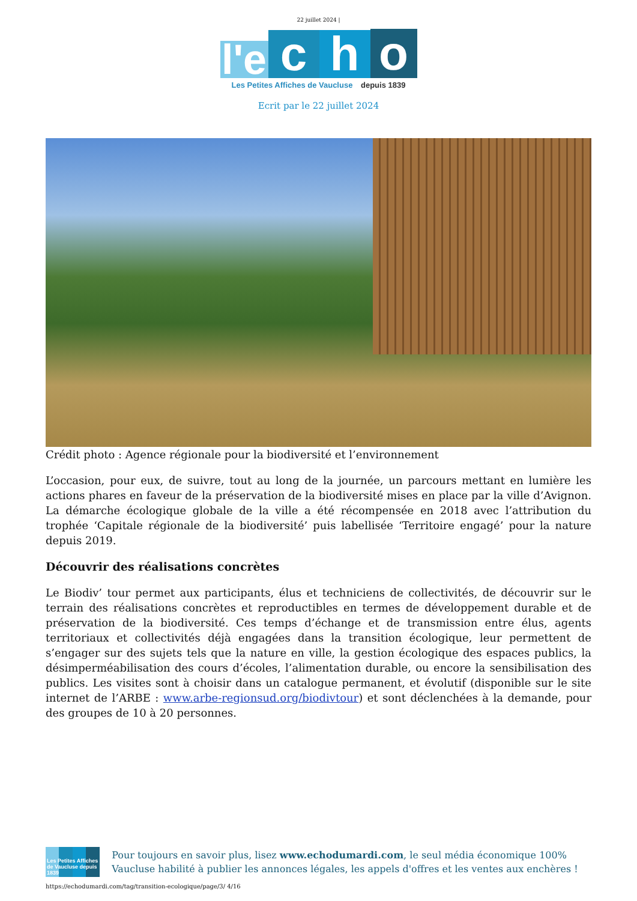22 juillet 2024 |
l'e
c
h
o
Les Petites Affiches de Vaucluse depuis 1839
Ecrit par le 22 juillet 2024
Crédit photo : Agence régionale pour la biodiversité et l’environnement
L’occasion, pour eux, de suivre, tout au long de la journée, un parcours mettant en lumière les actions phares en faveur de la préservation de la biodiversité mises en place par la ville d’Avignon. La démarche écologique globale de la ville a été récompensée en 2018 avec l’attribution du trophée ‘Capitale régionale de la biodiversité’ puis labellisée ‘Territoire engagé’ pour la nature depuis 2019.
Découvrir des réalisations concrètes
Le Biodiv’ tour permet aux participants, élus et techniciens de collectivités, de découvrir sur le terrain des réalisations concrètes et reproductibles en termes de développement durable et de préservation de la biodiversité. Ces temps d’échange et de transmission entre élus, agents territoriaux et collectivités déjà engagées dans la transition écologique, leur permettent de s’engager sur des sujets tels que la nature en ville, la gestion écologique des espaces publics, la désimperméabilisation des cours d’écoles, l’alimentation durable, ou encore la sensibilisation des publics. Les visites sont à choisir dans un catalogue permanent, et évolutif (disponible sur le site internet de l’ARBE : www.arbe-regionsud.org/biodivtour) et sont déclenchées à la demande, pour des groupes de 10 à 20 personnes.
Les Petites Affiches de Vaucluse depuis 1839
Pour toujours en savoir plus, lisez www.echodumardi.com, le seul média économique 100% Vaucluse habilité à publier les annonces légales, les appels d'offres et les ventes aux enchères !
https://echodumardi.com/tag/transition-ecologique/page/3/ 4/16